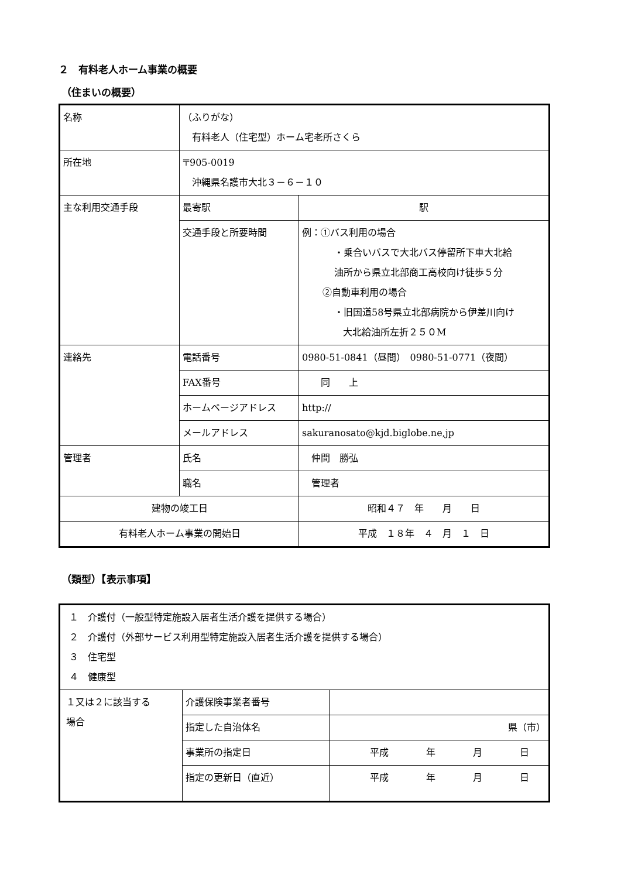２　有料老人ホーム事業の概要
（住まいの概要）
| 名称 | （ふりがな） 有料老人（住宅型）ホーム宅老所さくら | |
| 所在地 | 〒905-0019 沖縄県名護市大北３－６－１０ | |
| 主な利用交通手段 | 最寄駅 | 駅 |
| | 交通手段と所要時間 | 例：①バス利用の場合 ・乗合いバスで大北バス停留所下車大北給 油所から県立北部商工高校向け徒歩５分 ②自動車利用の場合 ・旧国道58号県立北部病院から伊差川向け 大北給油所左折２５０M |
| 連絡先 | 電話番号 | 0980-51-0841（昼間） 0980-51-0771（夜間） |
| | FAX番号 | 同 上 |
| | ホームページアドレス | http:// |
| | メールアドレス | sakuranosato@kjd.biglobe.ne,jp |
| 管理者 | 氏名 | 仲間 勝弘 |
| | 職名 | 管理者 |
| 建物の竣工日 | | 昭和４７ 年 月 日 |
| 有料老人ホーム事業の開始日 | | 平成 １８年 ４ 月 １ 日 |
（類型）【表示事項】
| １ 介護付（一般型特定施設入居者生活介護を提供する場合） ２ 介護付（外部サービス利用型特定施設入居者生活介護を提供する場合） ３ 住宅型 ４ 健康型 | | |
| １又は２に該当する 場合 | 介護保険事業者番号 | |
| | 指定した自治体名 | 県（市） |
| | 事業所の指定日 | 平成 年 月 日 |
| | 指定の更新日（直近） | 平成 年 月 日 |